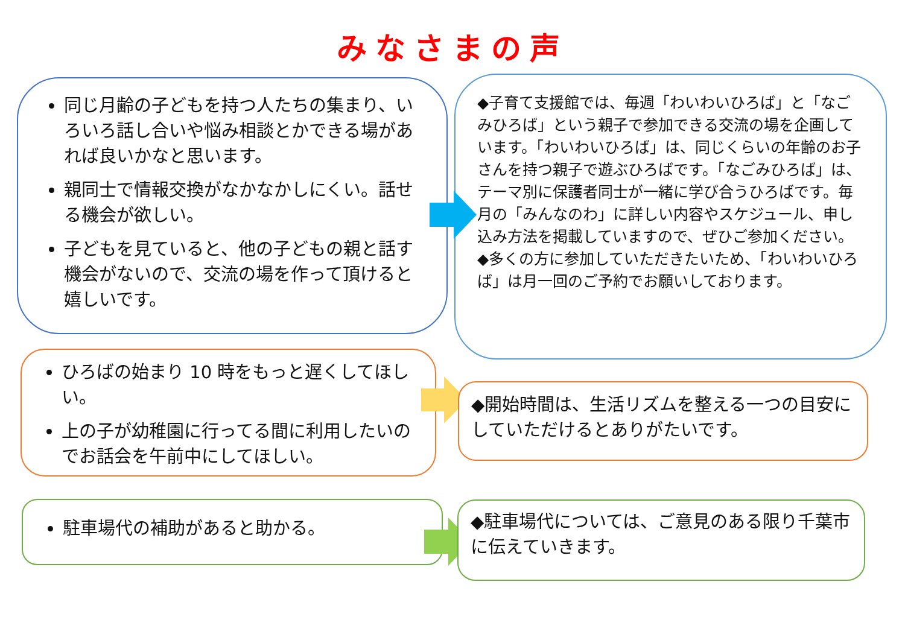みなさまの声
同じ月齢の子どもを持つ人たちの集まり、いろいろ話し合いや悩み相談とかできる場があれば良いかなと思います。
親同士で情報交換がなかなかしにくい。話せる機会が欲しい。
子どもを見ていると、他の子どもの親と話す機会がないので、交流の場を作って頂けると嬉しいです。
◆子育て支援館では、毎週「わいわいひろば」と「なごみひろば」という親子で参加できる交流の場を企画しています。「わいわいひろば」は、同じくらいの年齢のお子さんを持つ親子で遊ぶひろばです。「なごみひろば」は、テーマ別に保護者同士が一緒に学び合うひろばです。毎月の「みんなのわ」に詳しい内容やスケジュール、申し込み方法を掲載していますので、ぜひご参加ください。
◆多くの方に参加していただきたいため、「わいわいひろば」は月一回のご予約でお願いしております。
ひろばの始まり 10 時をもっと遅くしてほしい。
上の子が幼稚園に行ってる間に利用したいのでお話会を午前中にしてほしい。
◆開始時間は、生活リズムを整える一つの目安にしていただけるとありがたいです。
駐車場代の補助があると助かる。
◆駐車場代については、ご意見のある限り千葉市に伝えていきます。